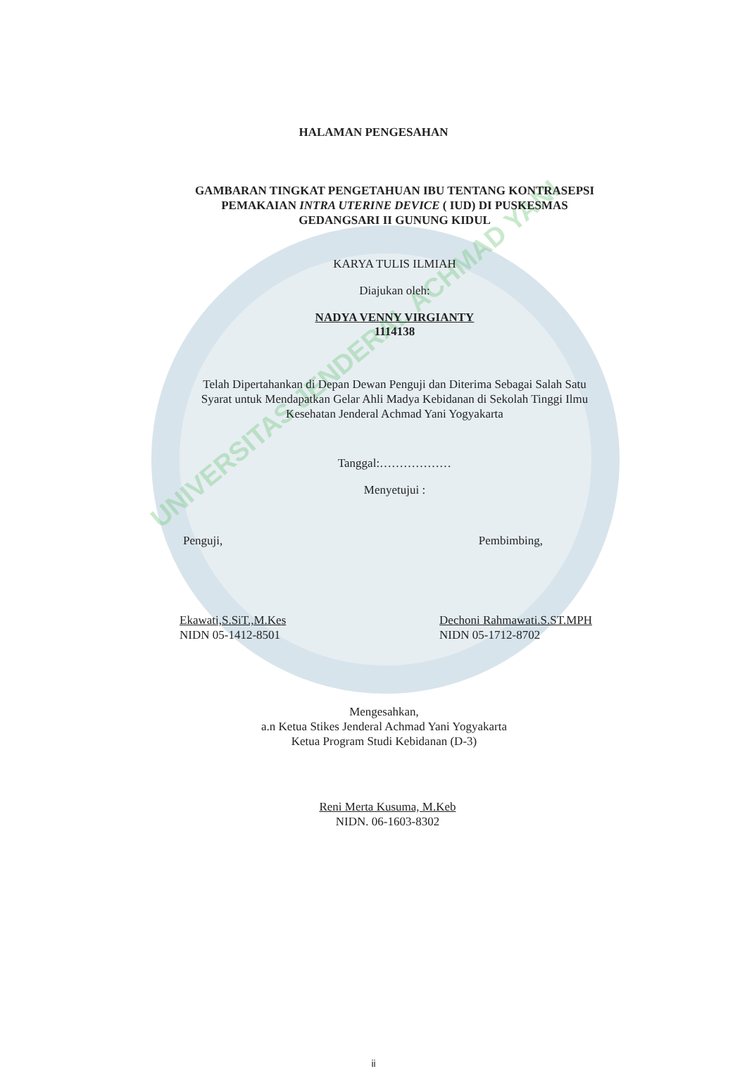UNIVERSITAS JENDERAL ACHMAD YANI
HALAMAN PENGESAHAN
GAMBARAN TINGKAT PENGETAHUAN IBU TENTANG KONTRASEPSI
PEMAKAIAN INTRA UTERINE DEVICE ( IUD) DI PUSKESMAS
GEDANGSARI II GUNUNG KIDUL
KARYA TULIS ILMIAH
Diajukan oleh:
NADYA VENNY VIRGIANTY
1114138
Telah Dipertahankan di Depan Dewan Penguji dan Diterima Sebagai Salah Satu
Syarat untuk Mendapatkan Gelar Ahli Madya Kebidanan di Sekolah Tinggi Ilmu
Kesehatan Jenderal Achmad Yani Yogyakarta
Tanggal:………………
Menyetujui :
Penguji, Pembimbing,
Ekawati,S.SiT.,M.Kes
NIDN 05-1412-8501 Dechoni Rahmawati.S.ST.MPH
NIDN 05-1712-8702
Mengesahkan,
a.n Ketua Stikes Jenderal Achmad Yani Yogyakarta
Ketua Program Studi Kebidanan (D-3)
Reni Merta Kusuma, M.Keb
NIDN. 06-1603-8302
ii